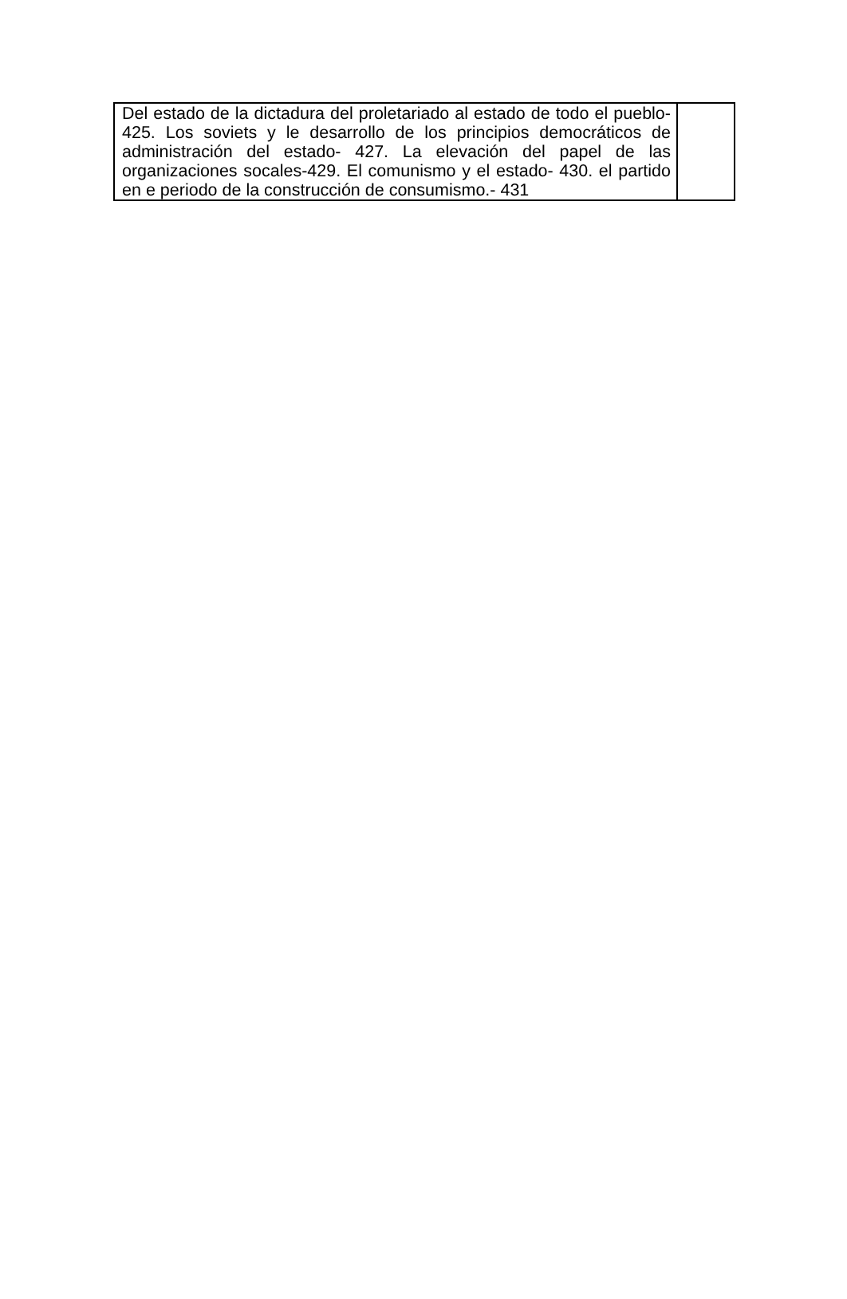| Del estado de la dictadura del proletariado al estado de todo el pueblo-425. Los soviets y le desarrollo de los principios democráticos de administración del estado- 427. La elevación del papel de las organizaciones socales-429. El comunismo y el estado- 430. el partido en e periodo de la construcción de consumismo.- 431 | |